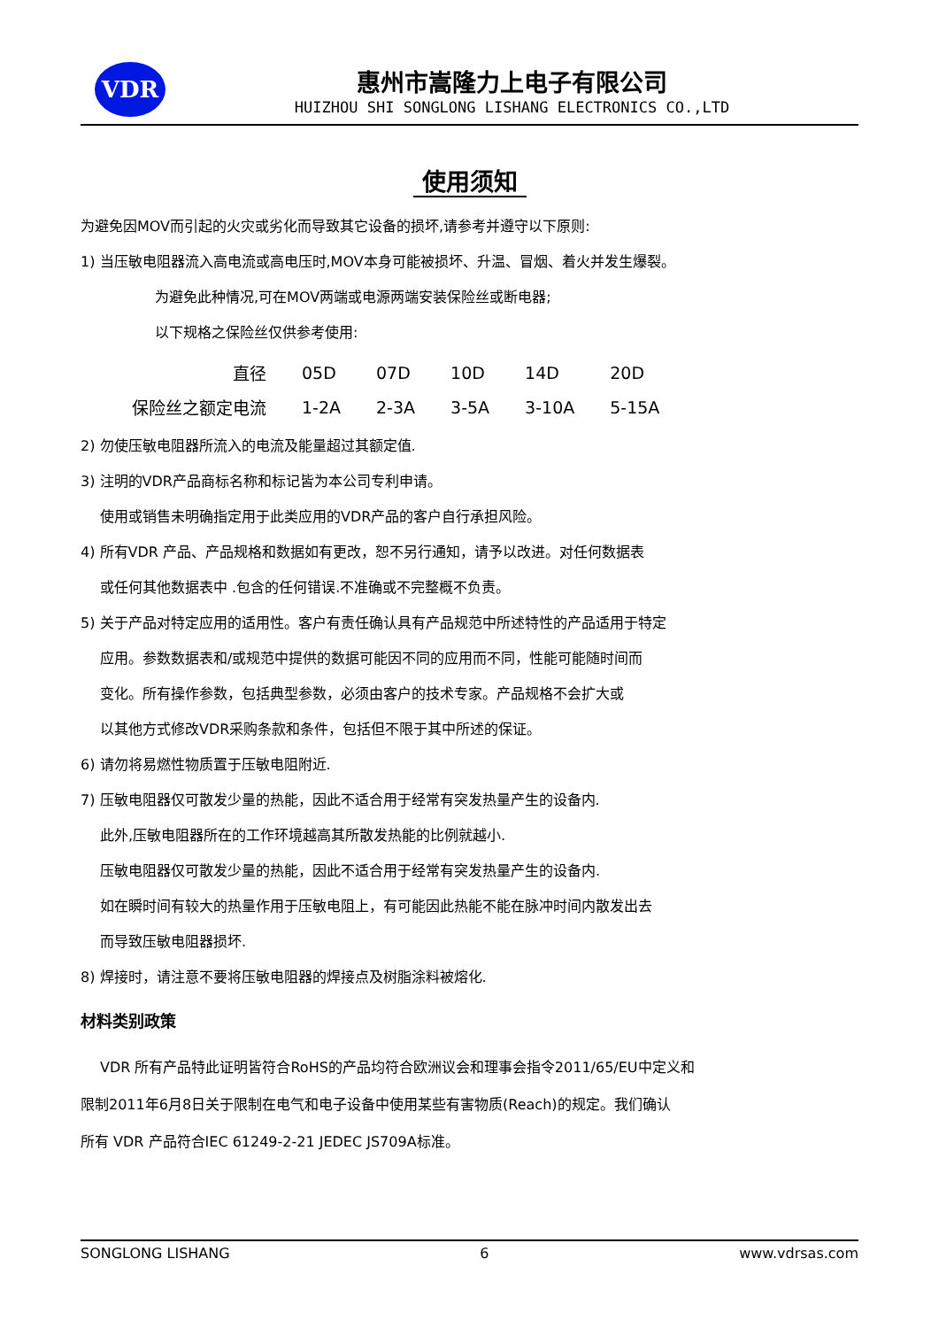VDR
惠州市嵩隆力上电子有限公司
HUIZHOU SHI SONGLONG LISHANG ELECTRONICS CO.,LTD
使用须知
为避免因MOV而引起的火灾或劣化而导致其它设备的损坏,请参考并遵守以下原则:
1) 当压敏电阻器流入高电流或高电压时,MOV本身可能被损坏、升温、冒烟、着火并发生爆裂。
为避免此种情况,可在MOV两端或电源两端安装保险丝或断电器;
以下规格之保险丝仅供参考使用:
| 直径 | 05D | 07D | 10D | 14D | 20D |
| 保险丝之额定电流 | 1-2A | 2-3A | 3-5A | 3-10A | 5-15A |
2) 勿使压敏电阻器所流入的电流及能量超过其额定值.
3) 注明的VDR产品商标名称和标记皆为本公司专利申请。
使用或销售未明确指定用于此类应用的VDR产品的客户自行承担风险。
4) 所有VDR 产品、产品规格和数据如有更改，恕不另行通知，请予以改进。对任何数据表
或任何其他数据表中 .包含的任何错误.不准确或不完整概不负责。
5) 关于产品对特定应用的适用性。客户有责任确认具有产品规范中所述特性的产品适用于特定
应用。参数数据表和/或规范中提供的数据可能因不同的应用而不同，性能可能随时间而
变化。所有操作参数，包括典型参数，必须由客户的技术专家。产品规格不会扩大或
以其他方式修改VDR采购条款和条件，包括但不限于其中所述的保证。
6) 请勿将易燃性物质置于压敏电阻附近.
7) 压敏电阻器仅可散发少量的热能，因此不适合用于经常有突发热量产生的设备内.
此外,压敏电阻器所在的工作环境越高其所散发热能的比例就越小.
压敏电阻器仅可散发少量的热能，因此不适合用于经常有突发热量产生的设备内.
如在瞬时间有较大的热量作用于压敏电阻上，有可能因此热能不能在脉冲时间内散发出去
而导致压敏电阻器损坏.
8) 焊接时，请注意不要将压敏电阻器的焊接点及树脂涂料被熔化.
材料类别政策
VDR 所有产品特此证明皆符合RoHS的产品均符合欧洲议会和理事会指令2011/65/EU中定义和
限制2011年6月8日关于限制在电气和电子设备中使用某些有害物质(Reach)的规定。我们确认
所有 VDR 产品符合IEC 61249-2-21 JEDEC JS709A标准。
SONGLONG LISHANG 6 www.vdrsas.com